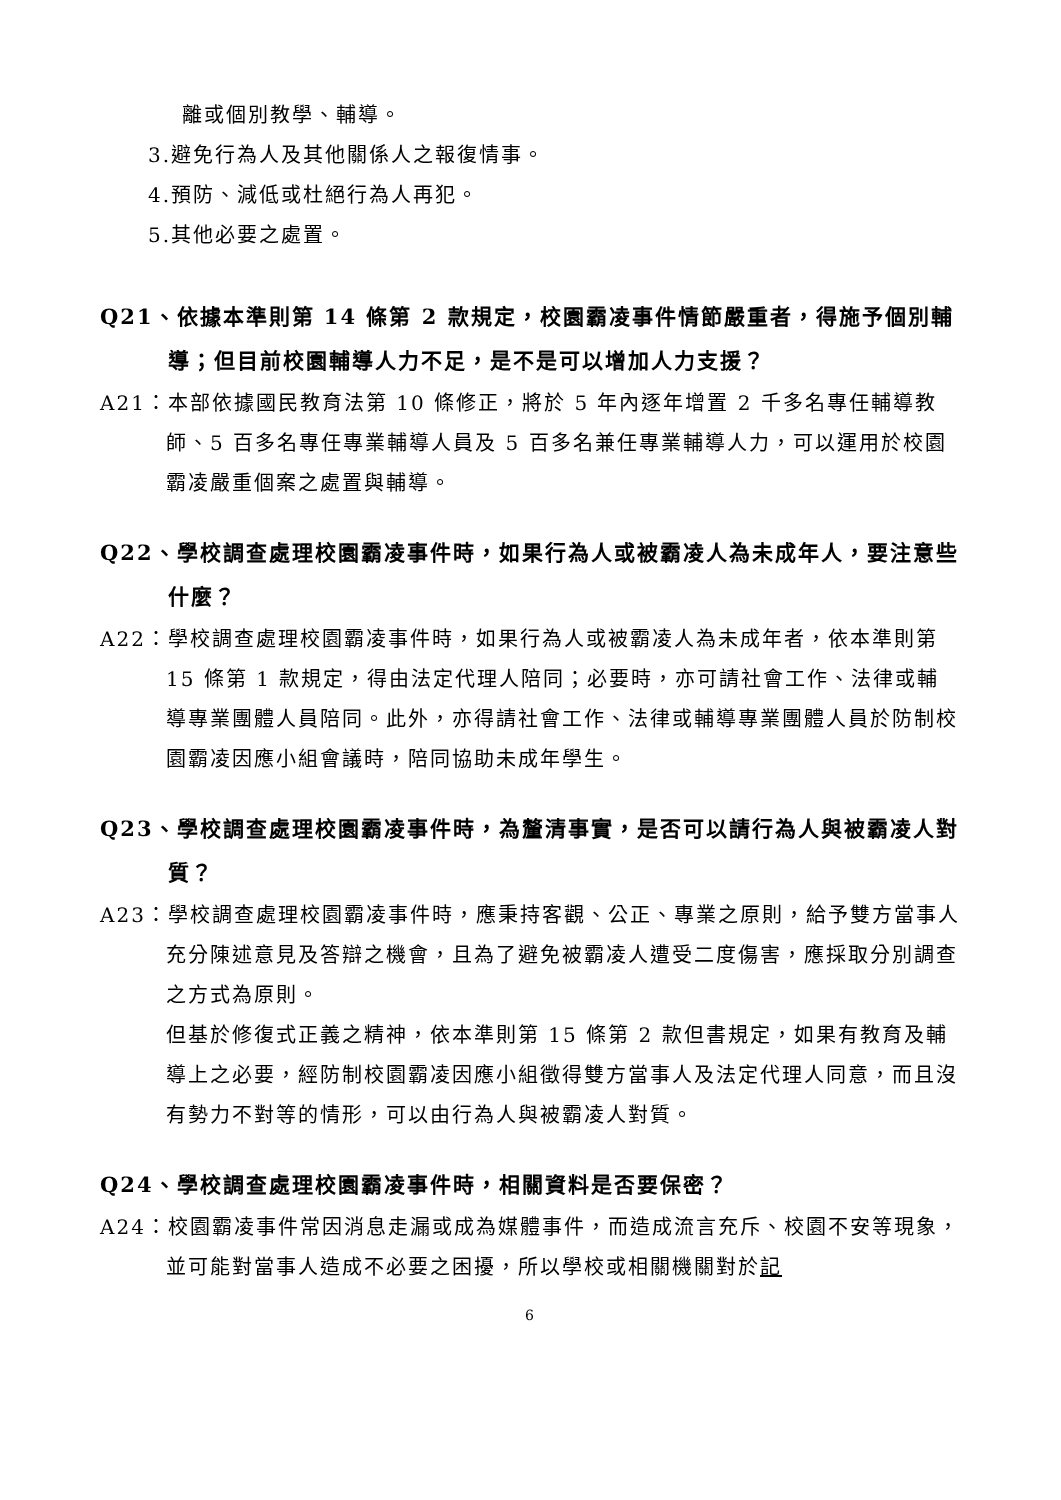離或個別教學、輔導。
3.避免行為人及其他關係人之報復情事。
4.預防、減低或杜絕行為人再犯。
5.其他必要之處置。
Q21、依據本準則第 14 條第 2 款規定，校園霸凌事件情節嚴重者，得施予個別輔導；但目前校園輔導人力不足，是不是可以增加人力支援？
A21：本部依據國民教育法第 10 條修正，將於 5 年內逐年增置 2 千多名專任輔導教師、5 百多名專任專業輔導人員及 5 百多名兼任專業輔導人力，可以運用於校園霸凌嚴重個案之處置與輔導。
Q22、學校調查處理校園霸凌事件時，如果行為人或被霸凌人為未成年人，要注意些什麼？
A22：學校調查處理校園霸凌事件時，如果行為人或被霸凌人為未成年者，依本準則第 15 條第 1 款規定，得由法定代理人陪同；必要時，亦可請社會工作、法律或輔導專業團體人員陪同。此外，亦得請社會工作、法律或輔導專業團體人員於防制校園霸凌因應小組會議時，陪同協助未成年學生。
Q23、學校調查處理校園霸凌事件時，為釐清事實，是否可以請行為人與被霸凌人對質？
A23：學校調查處理校園霸凌事件時，應秉持客觀、公正、專業之原則，給予雙方當事人充分陳述意見及答辯之機會，且為了避免被霸凌人遭受二度傷害，應採取分別調查之方式為原則。
但基於修復式正義之精神，依本準則第 15 條第 2 款但書規定，如果有教育及輔導上之必要，經防制校園霸凌因應小組徵得雙方當事人及法定代理人同意，而且沒有勢力不對等的情形，可以由行為人與被霸凌人對質。
Q24、學校調查處理校園霸凌事件時，相關資料是否要保密？
A24：校園霸凌事件常因消息走漏或成為媒體事件，而造成流言充斥、校園不安等現象，並可能對當事人造成不必要之困擾，所以學校或相關機關對於記
6